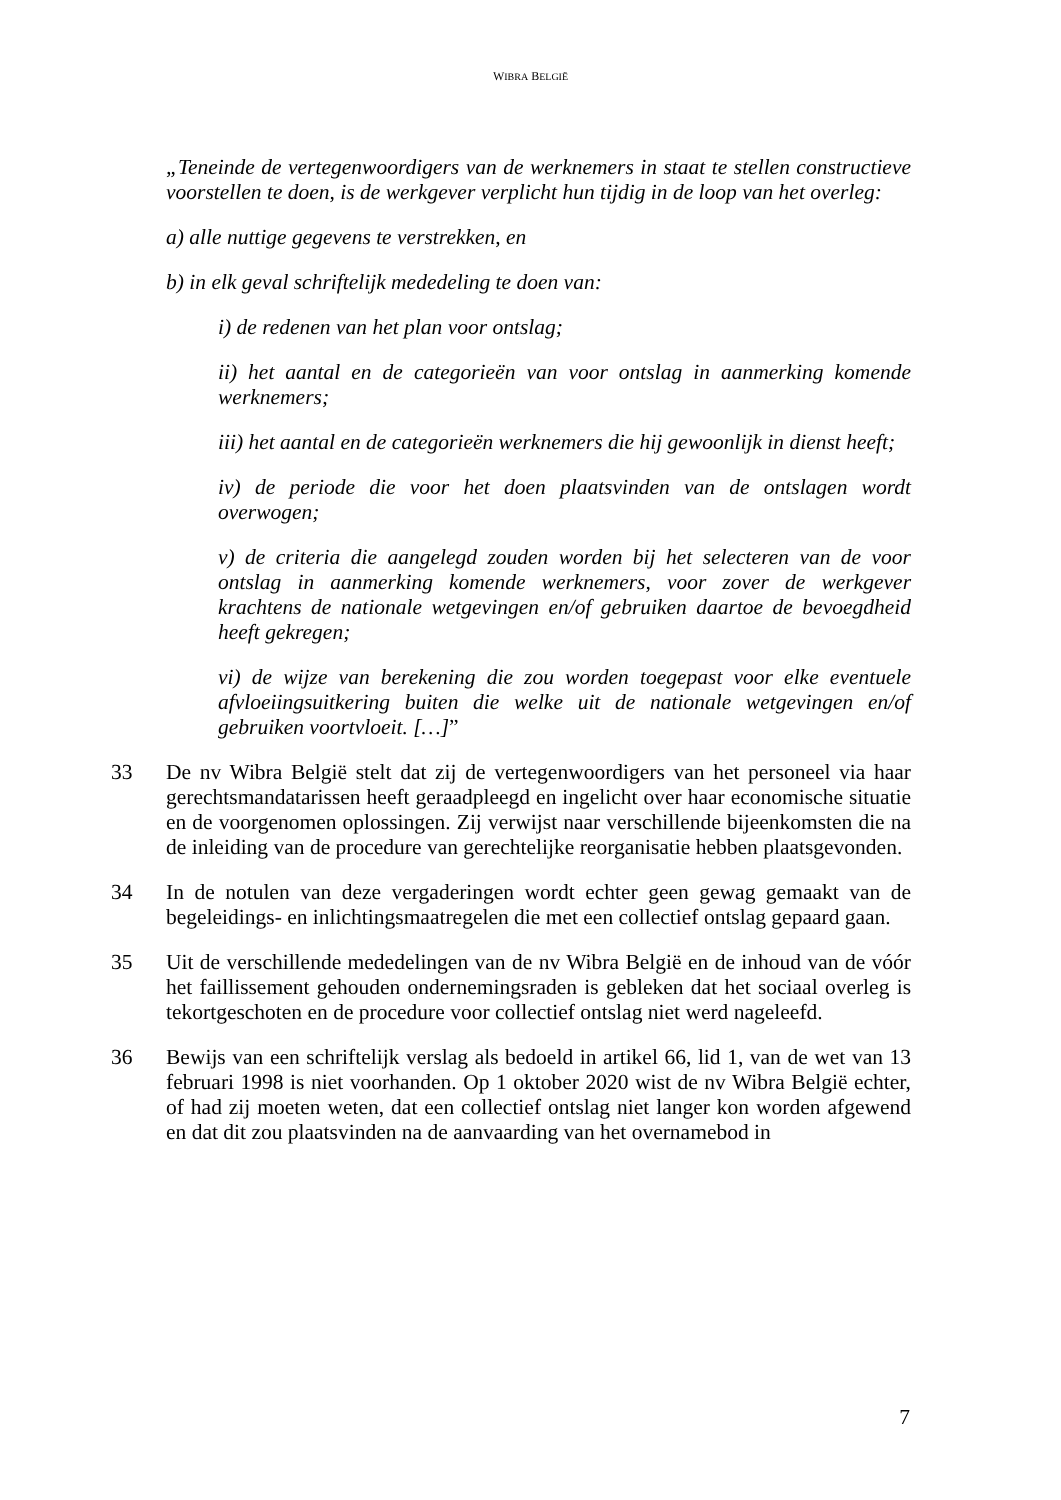WIBRA BELGIË
„Teneinde de vertegenwoordigers van de werknemers in staat te stellen constructieve voorstellen te doen, is de werkgever verplicht hun tijdig in de loop van het overleg:
a) alle nuttige gegevens te verstrekken, en
b) in elk geval schriftelijk mededeling te doen van:
i) de redenen van het plan voor ontslag;
ii) het aantal en de categorieën van voor ontslag in aanmerking komende werknemers;
iii) het aantal en de categorieën werknemers die hij gewoonlijk in dienst heeft;
iv) de periode die voor het doen plaatsvinden van de ontslagen wordt overwogen;
v) de criteria die aangelegd zouden worden bij het selecteren van de voor ontslag in aanmerking komende werknemers, voor zover de werkgever krachtens de nationale wetgevingen en/of gebruiken daartoe de bevoegdheid heeft gekregen;
vi) de wijze van berekening die zou worden toegepast voor elke eventuele afvloeiingsuitkering buiten die welke uit de nationale wetgevingen en/of gebruiken voortvloeit. […]”
33 De nv Wibra België stelt dat zij de vertegenwoordigers van het personeel via haar gerechtsmandatarissen heeft geraadpleegd en ingelicht over haar economische situatie en de voorgenomen oplossingen. Zij verwijst naar verschillende bijeenkomsten die na de inleiding van de procedure van gerechtelijke reorganisatie hebben plaatsgevonden.
34 In de notulen van deze vergaderingen wordt echter geen gewag gemaakt van de begeleidings- en inlichtingsmaatregelen die met een collectief ontslag gepaard gaan.
35 Uit de verschillende mededelingen van de nv Wibra België en de inhoud van de vóór het faillissement gehouden ondernemingsraden is gebleken dat het sociaal overleg is tekortgeschoten en de procedure voor collectief ontslag niet werd nageleefd.
36 Bewijs van een schriftelijk verslag als bedoeld in artikel 66, lid 1, van de wet van 13 februari 1998 is niet voorhanden. Op 1 oktober 2020 wist de nv Wibra België echter, of had zij moeten weten, dat een collectief ontslag niet langer kon worden afgewend en dat dit zou plaatsvinden na de aanvaarding van het overnamebod in
7